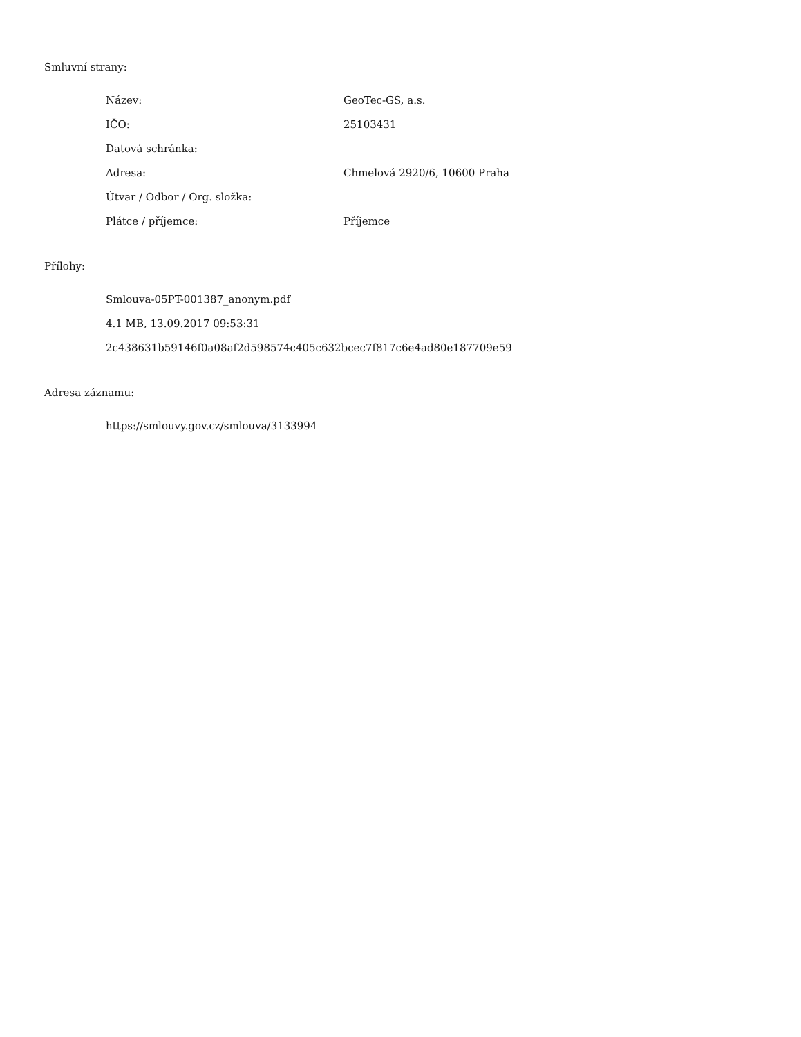Smluvní strany:
| Název: | GeoTec-GS, a.s. |
| IČO: | 25103431 |
| Datová schránka: | |
| Adresa: | Chmelová 2920/6, 10600 Praha |
| Útvar / Odbor / Org. složka: | |
| Plátce / příjemce: | Příjemce |
Přílohy:
Smlouva-05PT-001387_anonym.pdf
4.1 MB, 13.09.2017 09:53:31
2c438631b59146f0a08af2d598574c405c632bcec7f817c6e4ad80e187709e59
Adresa záznamu:
https://smlouvy.gov.cz/smlouva/3133994